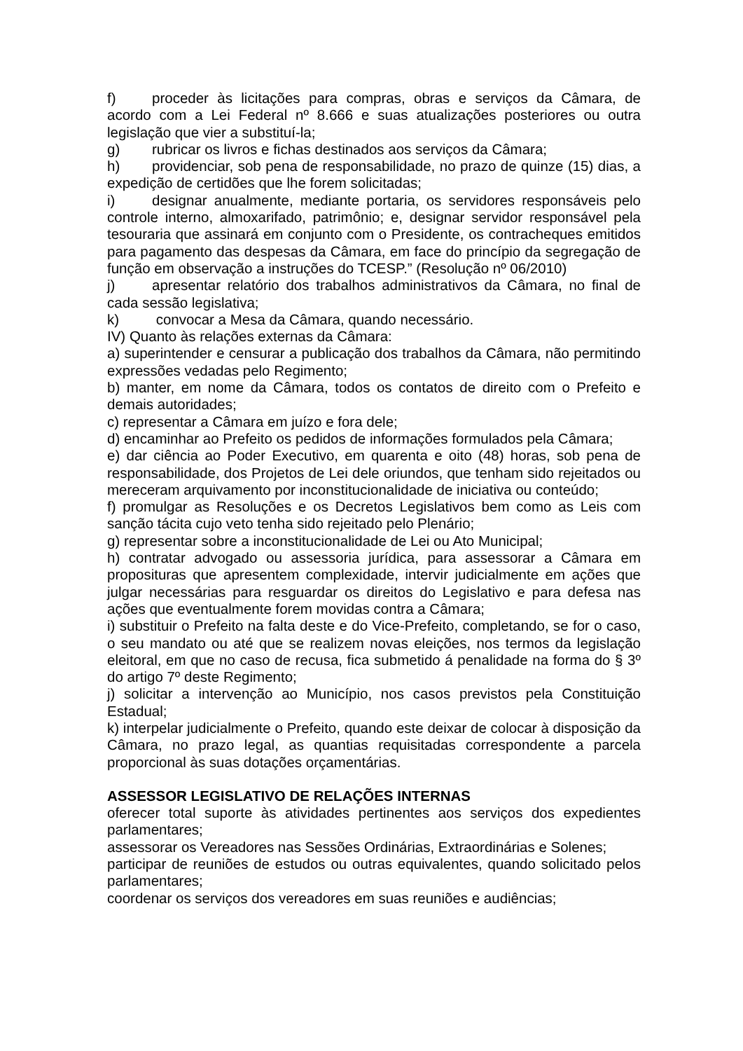f) proceder às licitações para compras, obras e serviços da Câmara, de acordo com a Lei Federal nº 8.666 e suas atualizações posteriores ou outra legislação que vier a substituí-la;
g) rubricar os livros e fichas destinados aos serviços da Câmara;
h) providenciar, sob pena de responsabilidade, no prazo de quinze (15) dias, a expedição de certidões que lhe forem solicitadas;
i) designar anualmente, mediante portaria, os servidores responsáveis pelo controle interno, almoxarifado, patrimônio; e, designar servidor responsável pela tesouraria que assinará em conjunto com o Presidente, os contracheques emitidos para pagamento das despesas da Câmara, em face do princípio da segregação de função em observação a instruções do TCESP.” (Resolução nº 06/2010)
j) apresentar relatório dos trabalhos administrativos da Câmara, no final de cada sessão legislativa;
k) convocar a Mesa da Câmara, quando necessário.
IV) Quanto às relações externas da Câmara:
a) superintender e censurar a publicação dos trabalhos da Câmara, não permitindo expressões vedadas pelo Regimento;
b) manter, em nome da Câmara, todos os contatos de direito com o Prefeito e demais autoridades;
c) representar a Câmara em juízo e fora dele;
d) encaminhar ao Prefeito os pedidos de informações formulados pela Câmara;
e) dar ciência ao Poder Executivo, em quarenta e oito (48) horas, sob pena de responsabilidade, dos Projetos de Lei dele oriundos, que tenham sido rejeitados ou mereceram arquivamento por inconstitucionalidade de iniciativa ou conteúdo;
f) promulgar as Resoluções e os Decretos Legislativos bem como as Leis com sanção tácita cujo veto tenha sido rejeitado pelo Plenário;
g) representar sobre a inconstitucionalidade de Lei ou Ato Municipal;
h) contratar advogado ou assessoria jurídica, para assessorar a Câmara em proposituras que apresentem complexidade, intervir judicialmente em ações que julgar necessárias para resguardar os direitos do Legislativo e para defesa nas ações que eventualmente forem movidas contra a Câmara;
i) substituir o Prefeito na falta deste e do Vice-Prefeito, completando, se for o caso, o seu mandato ou até que se realizem novas eleições, nos termos da legislação eleitoral, em que no caso de recusa, fica submetido á penalidade na forma do § 3º do artigo 7º deste Regimento;
j) solicitar a intervenção ao Município, nos casos previstos pela Constituição Estadual;
k) interpelar judicialmente o Prefeito, quando este deixar de colocar à disposição da Câmara, no prazo legal, as quantias requisitadas correspondente a parcela proporcional às suas dotações orçamentárias.
ASSESSOR LEGISLATIVO DE RELAÇÕES INTERNAS
oferecer total suporte às atividades pertinentes aos serviços dos expedientes parlamentares;
assessorar os Vereadores nas Sessões Ordinárias, Extraordinárias e Solenes;
participar de reuniões de estudos ou outras equivalentes, quando solicitado pelos parlamentares;
coordenar os serviços dos vereadores em suas reuniões e audiências;